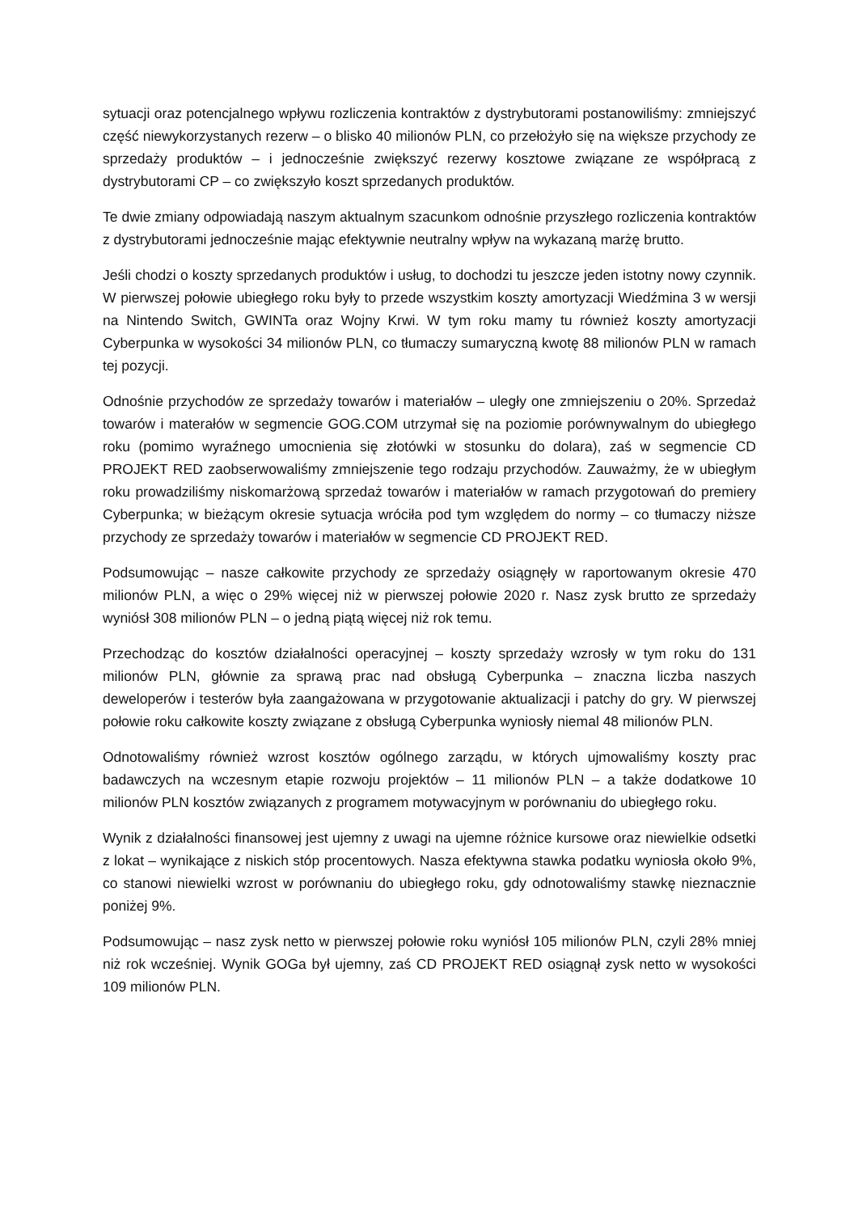sytuacji oraz potencjalnego wpływu rozliczenia kontraktów z dystrybutorami postanowiliśmy: zmniejszyć część niewykorzystanych rezerw – o blisko 40 milionów PLN, co przełożyło się na większe przychody ze sprzedaży produktów – i jednocześnie zwiększyć rezerwy kosztowe związane ze współpracą z dystrybutorami CP – co zwiększyło koszt sprzedanych produktów.
Te dwie zmiany odpowiadają naszym aktualnym szacunkom odnośnie przyszłego rozliczenia kontraktów z dystrybutorami jednocześnie mając efektywnie neutralny wpływ na wykazaną marżę brutto.
Jeśli chodzi o koszty sprzedanych produktów i usług, to dochodzi tu jeszcze jeden istotny nowy czynnik. W pierwszej połowie ubiegłego roku były to przede wszystkim koszty amortyzacji Wiedźmina 3 w wersji na Nintendo Switch, GWINTa oraz Wojny Krwi. W tym roku mamy tu również koszty amortyzacji Cyberpunka w wysokości 34 milionów PLN, co tłumaczy sumaryczną kwotę 88 milionów PLN w ramach tej pozycji.
Odnośnie przychodów ze sprzedaży towarów i materiałów – uległy one zmniejszeniu o 20%. Sprzedaż towarów i materałów w segmencie GOG.COM utrzymał się na poziomie porównywalnym do ubiegłego roku (pomimo wyraźnego umocnienia się złotówki w stosunku do dolara), zaś w segmencie CD PROJEKT RED zaobserwowaliśmy zmniejszenie tego rodzaju przychodów. Zauważmy, że w ubiegłym roku prowadziliśmy niskomarżową sprzedaż towarów i materiałów w ramach przygotowań do premiery Cyberpunka; w bieżącym okresie sytuacja wróciła pod tym względem do normy – co tłumaczy niższe przychody ze sprzedaży towarów i materiałów w segmencie CD PROJEKT RED.
Podsumowując – nasze całkowite przychody ze sprzedaży osiągnęły w raportowanym okresie 470 milionów PLN, a więc o 29% więcej niż w pierwszej połowie 2020 r. Nasz zysk brutto ze sprzedaży wyniósł 308 milionów PLN – o jedną piątą więcej niż rok temu.
Przechodząc do kosztów działalności operacyjnej – koszty sprzedaży wzrosły w tym roku do 131 milionów PLN, głównie za sprawą prac nad obsługą Cyberpunka – znaczna liczba naszych deweloperów i testerów była zaangażowana w przygotowanie aktualizacji i patchy do gry. W pierwszej połowie roku całkowite koszty związane z obsługą Cyberpunka wyniosły niemal 48 milionów PLN.
Odnotowaliśmy również wzrost kosztów ogólnego zarządu, w których ujmowaliśmy koszty prac badawczych na wczesnym etapie rozwoju projektów – 11 milionów PLN – a także dodatkowe 10 milionów PLN kosztów związanych z programem motywacyjnym w porównaniu do ubiegłego roku.
Wynik z działalności finansowej jest ujemny z uwagi na ujemne różnice kursowe oraz niewielkie odsetki z lokat – wynikające z niskich stóp procentowych. Nasza efektywna stawka podatku wyniosła około 9%, co stanowi niewielki wzrost w porównaniu do ubiegłego roku, gdy odnotowaliśmy stawkę nieznacznie poniżej 9%.
Podsumowując – nasz zysk netto w pierwszej połowie roku wyniósł 105 milionów PLN, czyli 28% mniej niż rok wcześniej. Wynik GOGa był ujemny, zaś CD PROJEKT RED osiągnął zysk netto w wysokości 109 milionów PLN.